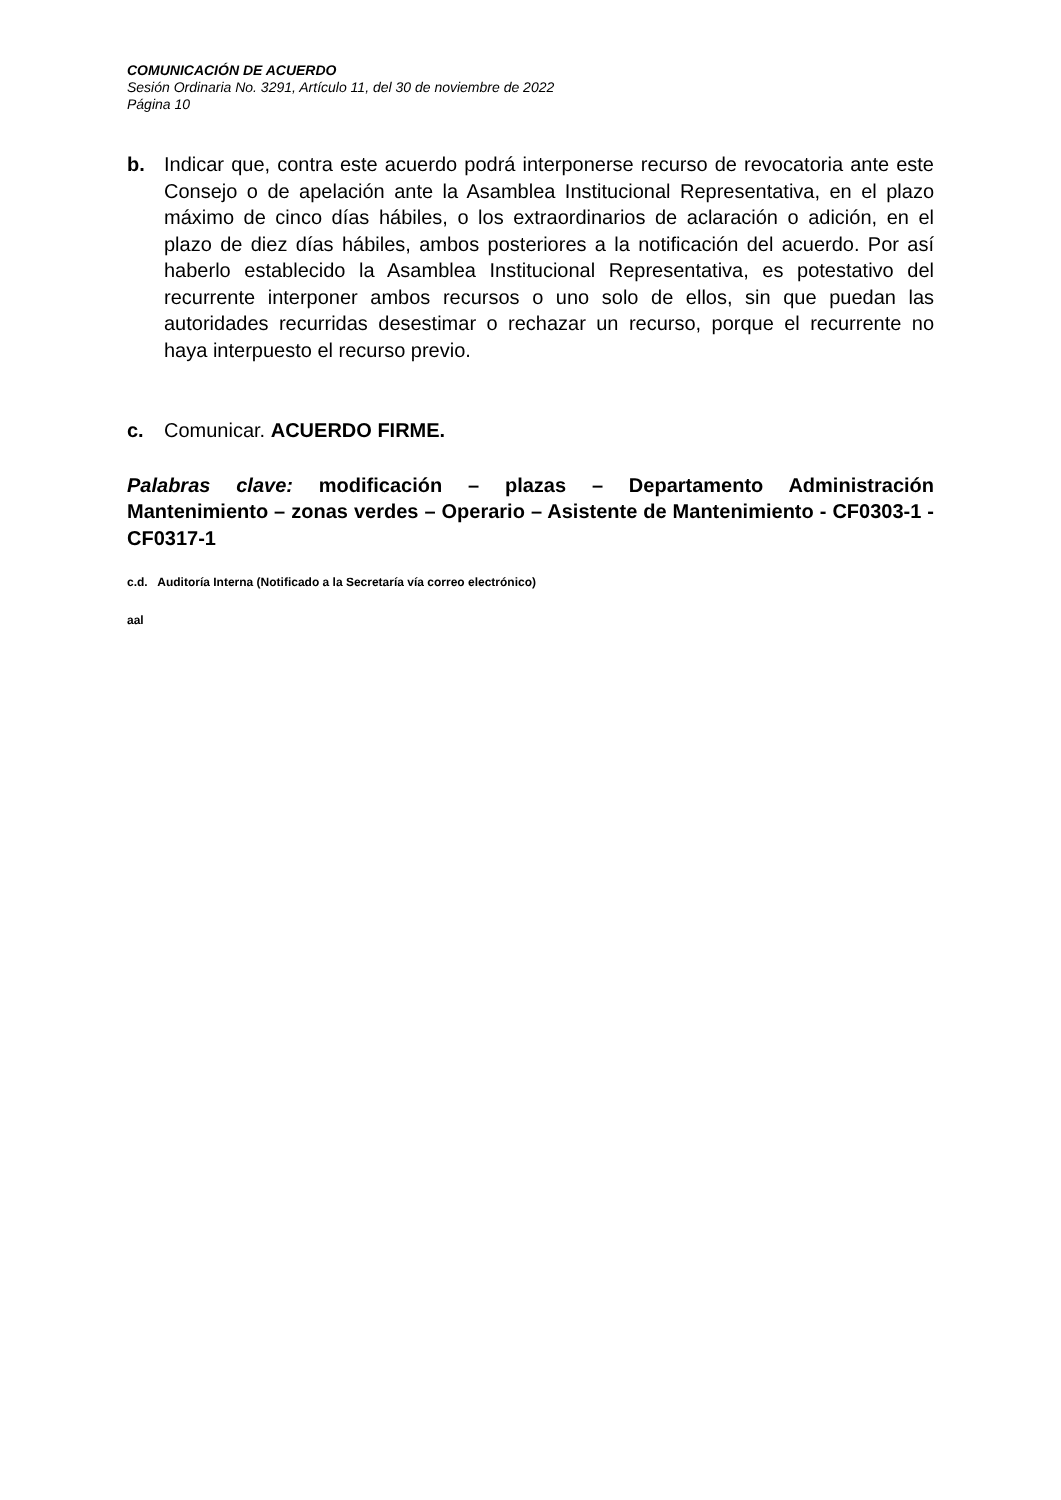COMUNICACIÓN DE ACUERDO
Sesión Ordinaria No. 3291, Artículo 11, del 30 de noviembre de 2022
Página 10
b. Indicar que, contra este acuerdo podrá interponerse recurso de revocatoria ante este Consejo o de apelación ante la Asamblea Institucional Representativa, en el plazo máximo de cinco días hábiles, o los extraordinarios de aclaración o adición, en el plazo de diez días hábiles, ambos posteriores a la notificación del acuerdo. Por así haberlo establecido la Asamblea Institucional Representativa, es potestativo del recurrente interponer ambos recursos o uno solo de ellos, sin que puedan las autoridades recurridas desestimar o rechazar un recurso, porque el recurrente no haya interpuesto el recurso previo.
c. Comunicar. ACUERDO FIRME.
Palabras clave: modificación – plazas – Departamento Administración Mantenimiento – zonas verdes – Operario – Asistente de Mantenimiento - CF0303-1 - CF0317-1
c.d. Auditoría Interna (Notificado a la Secretaría vía correo electrónico)
aal